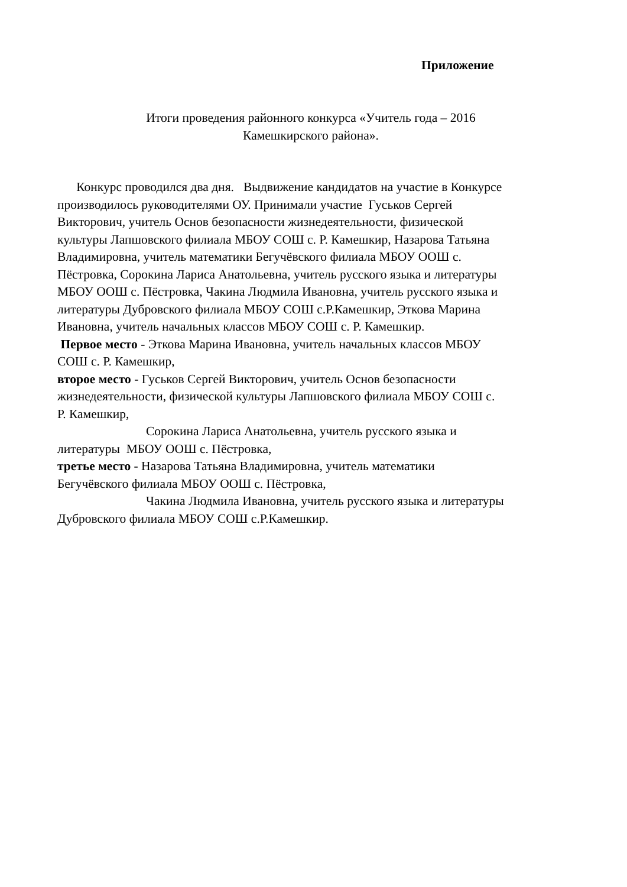Приложение
Итоги проведения районного конкурса «Учитель года – 2016
Камешкирского района».
Конкурс проводился два дня. Выдвижение кандидатов на участие в Конкурсе
производилось руководителями ОУ. Принимали участие Гуськов Сергей
Викторович, учитель Основ безопасности жизнедеятельности, физической
культуры Лапшовского филиала МБОУ СОШ с. Р. Камешкир, Назарова Татьяна
Владимировна, учитель математики Бегучёвского филиала МБОУ ООШ с.
Пёстровка, Сорокина Лариса Анатольевна, учитель русского языка и литературы
МБОУ ООШ с. Пёстровка, Чакина Людмила Ивановна, учитель русского языка и
литературы Дубровского филиала МБОУ СОШ с.Р.Камешкир, Эткова Марина
Ивановна, учитель начальных классов МБОУ СОШ с. Р. Камешкир.
Первое место - Эткова Марина Ивановна, учитель начальных классов МБОУ
СОШ с. Р. Камешкир,
второе место - Гуськов Сергей Викторович, учитель Основ безопасности
жизнедеятельности, физической культуры Лапшовского филиала МБОУ СОШ с.
Р. Камешкир,
Сорокина Лариса Анатольевна, учитель русского языка и
литературы МБОУ ООШ с. Пёстровка,
третье место - Назарова Татьяна Владимировна, учитель математики
Бегучёвского филиала МБОУ ООШ с. Пёстровка,
Чакина Людмила Ивановна, учитель русского языка и литературы
Дубровского филиала МБОУ СОШ с.Р.Камешкир.